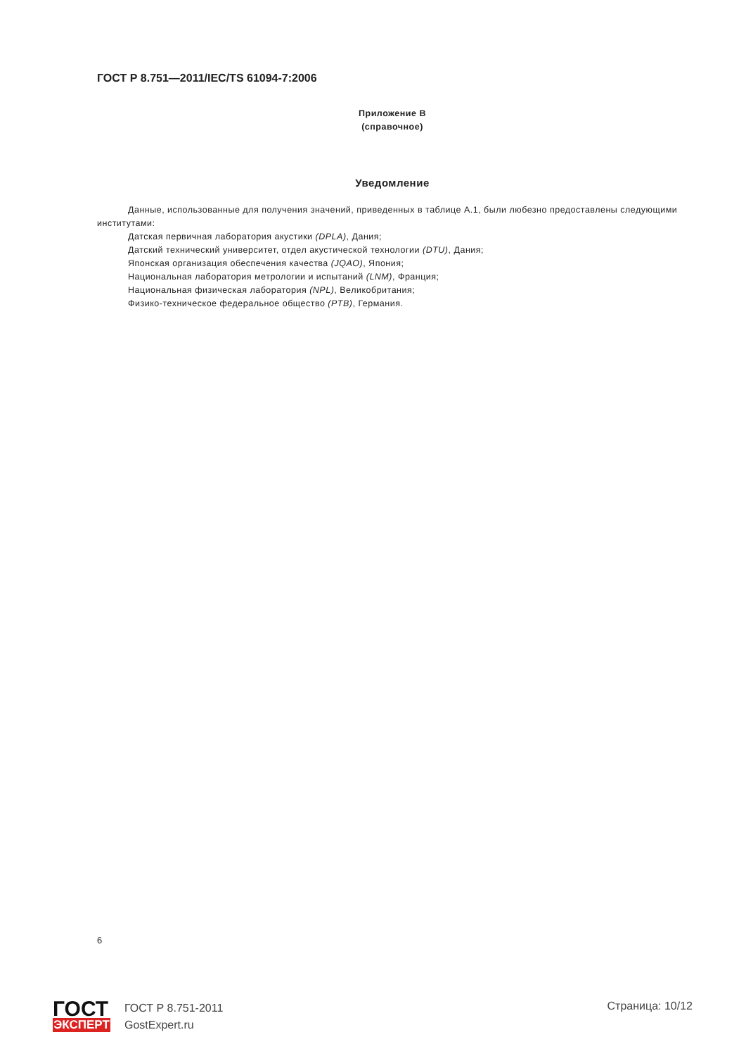ГОСТ Р 8.751—2011/IEC/TS 61094-7:2006
Приложение В
(справочное)
Уведомление
Данные, использованные для получения значений, приведенных в таблице А.1, были любезно предоставлены следующими институтами:
Датская первичная лаборатория акустики (DPLA), Дания;
Датский технический университет, отдел акустической технологии (DTU), Дания;
Японская организация обеспечения качества (JQAO), Япония;
Национальная лаборатория метрологии и испытаний (LNM), Франция;
Национальная физическая лаборатория (NPL), Великобритания;
Физико-техническое федеральное общество (PTB), Германия.
6
ГОСТ
ЭКСПЕРТ
ГОСТ Р 8.751-2011
GostExpert.ru
Страница: 10/12